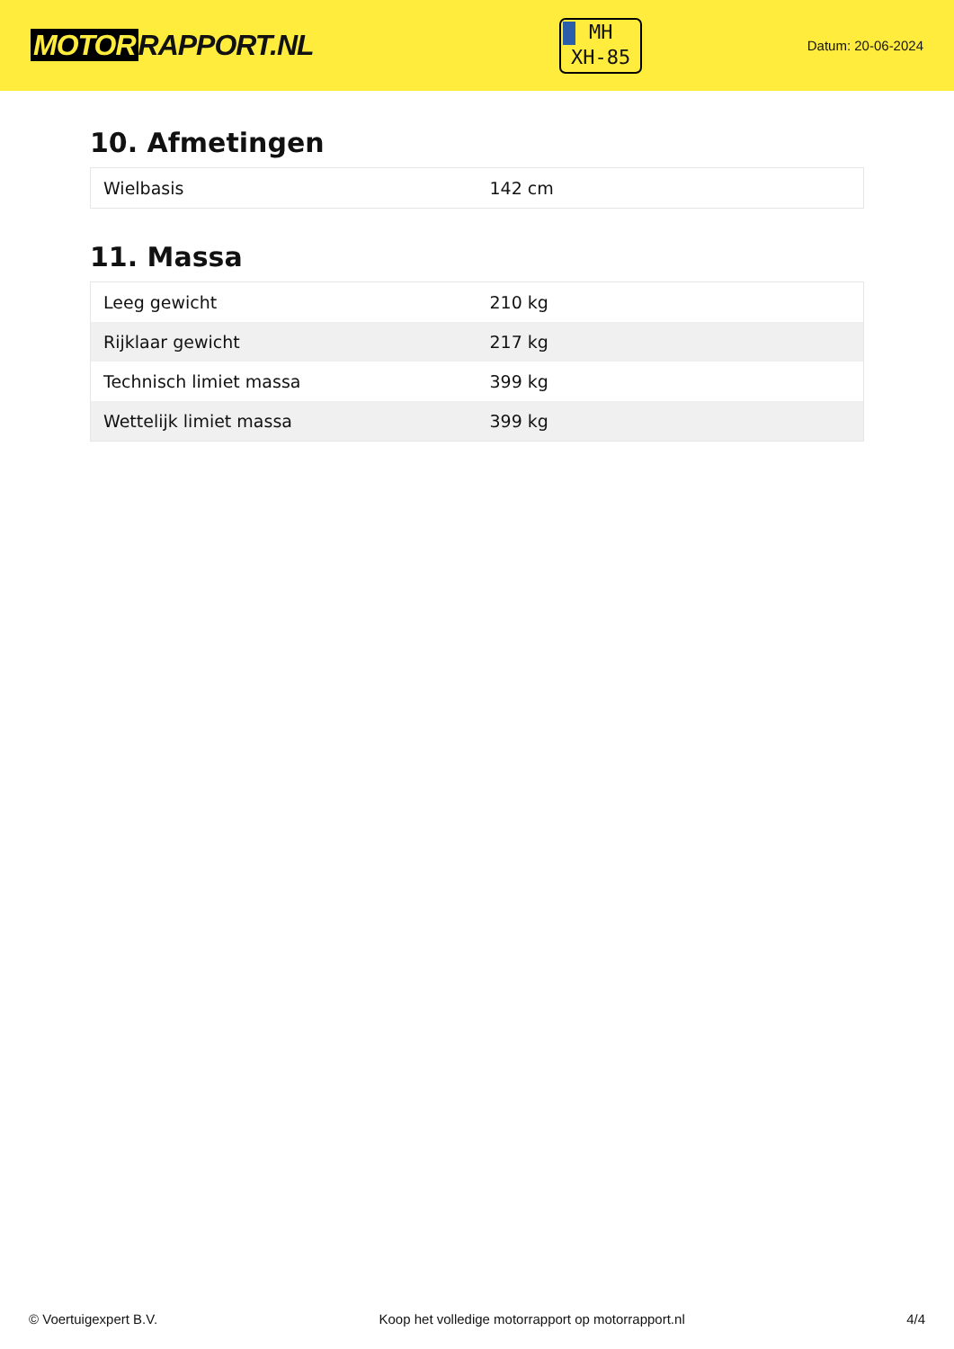MOTOR RAPPORT.NL
MH
XH-85
Datum: 20-06-2024
10. Afmetingen
| Wielbasis | 142 cm |
11. Massa
| Leeg gewicht | 210 kg |
| Rijklaar gewicht | 217 kg |
| Technisch limiet massa | 399 kg |
| Wettelijk limiet massa | 399 kg |
© Voertuigexpert B.V. Koop het volledige motorrapport op motorrapport.nl 4/4